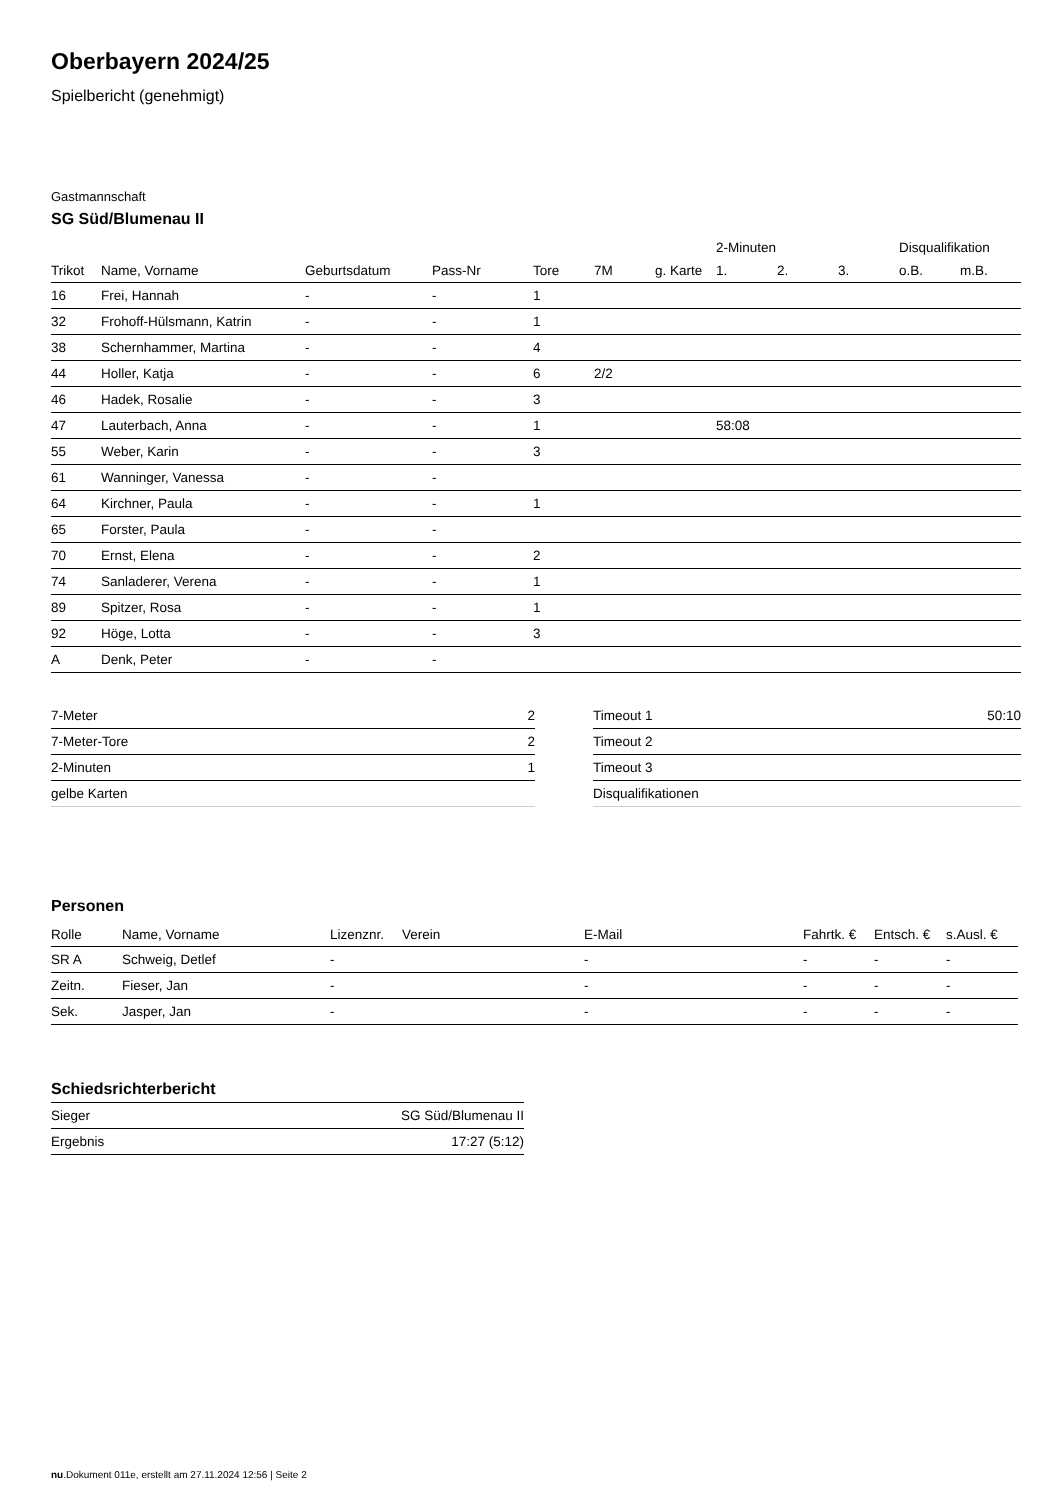Oberbayern 2024/25
Spielbericht (genehmigt)
Gastmannschaft
SG Süd/Blumenau II
| | | | | | | | 2-Minuten | | | Disqualifikation | |
| --- | --- | --- | --- | --- | --- | --- | --- | --- | --- | --- | --- |
| Trikot | Name, Vorname | Geburtsdatum | Pass-Nr | Tore | 7M | g. Karte | 1. | 2. | 3. | o.B. | m.B. |
| 16 | Frei, Hannah | - | - | 1 | | | | | | | |
| 32 | Frohoff-Hülsmann, Katrin | - | - | 1 | | | | | | | |
| 38 | Schernhammer, Martina | - | - | 4 | | | | | | | |
| 44 | Holler, Katja | - | - | 6 | 2/2 | | | | | | |
| 46 | Hadek, Rosalie | - | - | 3 | | | | | | | |
| 47 | Lauterbach, Anna | - | - | 1 | | | 58:08 | | | | |
| 55 | Weber, Karin | - | - | 3 | | | | | | | |
| 61 | Wanninger, Vanessa | - | - | | | | | | | | |
| 64 | Kirchner, Paula | - | - | 1 | | | | | | | |
| 65 | Forster, Paula | - | - | | | | | | | | |
| 70 | Ernst, Elena | - | - | 2 | | | | | | | |
| 74 | Sanladerer, Verena | - | - | 1 | | | | | | | |
| 89 | Spitzer, Rosa | - | - | 1 | | | | | | | |
| 92 | Höge, Lotta | - | - | 3 | | | | | | | |
| A | Denk, Peter | - | - | | | | | | | | |
| 7-Meter | 2 |
| 7-Meter-Tore | 2 |
| 2-Minuten | 1 |
| gelbe Karten | |
| Timeout 1 | 50:10 |
| Timeout 2 | |
| Timeout 3 | |
| Disqualifikationen | |
Personen
| Rolle | Name, Vorname | Lizenznr. | Verein | E-Mail | Fahrtk. € | Entsch. € | s.Ausl. € |
| --- | --- | --- | --- | --- | --- | --- | --- |
| SR A | Schweig, Detlef | - | | - | - | - | - |
| Zeitn. | Fieser, Jan | - | | - | - | - | - |
| Sek. | Jasper, Jan | - | | - | - | - | - |
Schiedsrichterbericht
| Sieger | SG Süd/Blumenau II |
| Ergebnis | 17:27 (5:12) |
nu.Dokument 011e, erstellt am 27.11.2024 12:56 | Seite 2